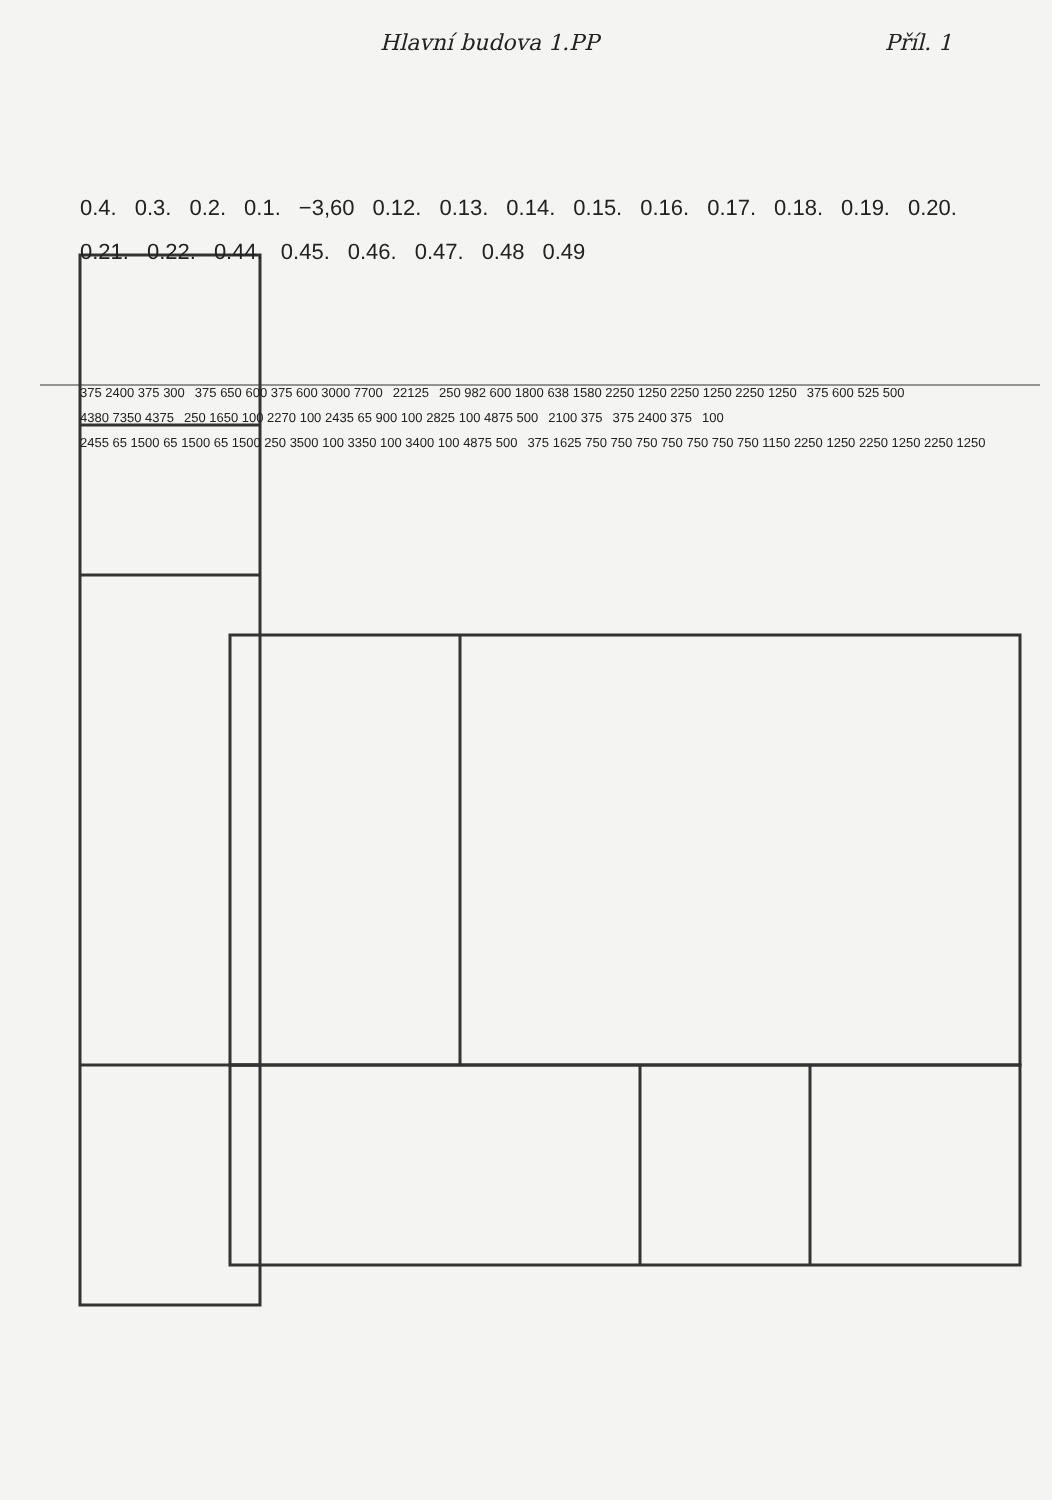Hlavní budova 1.PP Příl. 1
0.4. 0.3. 0.2. 0.1. −3,60 0.12. 0.13. 0.14. 0.15. 0.16. 0.17. 0.18. 0.19. 0.20. 0.21. 0.22. 0.44. 0.45. 0.46. 0.47. 0.48 0.49
375 2400 375 300 375 650 600 375 600 3000 7700 22125 250 982 600 1800 638 1580 2250 1250 2250 1250 2250 1250 375 600 525 500 4380 7350 4375 250 1650 100 2270 100 2435 65 900 100 2825 100 4875 500 2100 375 375 2400 375 100 2455 65 1500 65 1500 65 1500 250 3500 100 3350 100 3400 100 4875 500 375 1625 750 750 750 750 750 750 750 1150 2250 1250 2250 1250 2250 1250